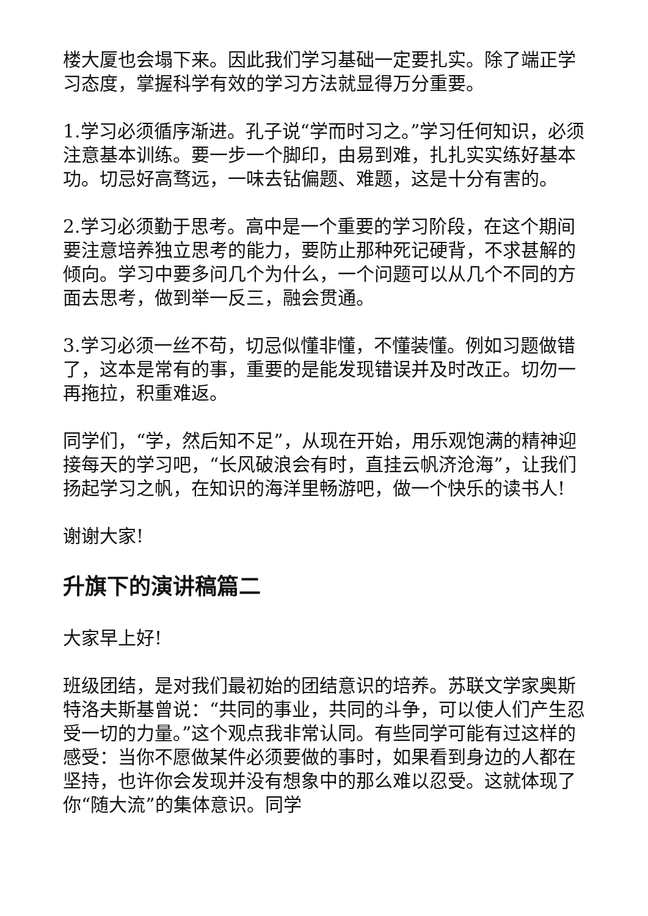楼大厦也会塌下来。因此我们学习基础一定要扎实。除了端正学习态度，掌握科学有效的学习方法就显得万分重要。
1.学习必须循序渐进。孔子说“学而时习之。”学习任何知识，必须注意基本训练。要一步一个脚印，由易到难，扎扎实实练好基本功。切忌好高骛远，一味去钻偏题、难题，这是十分有害的。
2.学习必须勤于思考。高中是一个重要的学习阶段，在这个期间要注意培养独立思考的能力，要防止那种死记硬背，不求甚解的倾向。学习中要多问几个为什么，一个问题可以从几个不同的方面去思考，做到举一反三，融会贯通。
3.学习必须一丝不苟，切忌似懂非懂，不懂装懂。例如习题做错了，这本是常有的事，重要的是能发现错误并及时改正。切勿一再拖拉，积重难返。
同学们，“学，然后知不足”，从现在开始，用乐观饱满的精神迎接每天的学习吧，“长风破浪会有时，直挂云帆济沧海”，让我们扬起学习之帆，在知识的海洋里畅游吧，做一个快乐的读书人!
谢谢大家!
升旗下的演讲稿篇二
大家早上好!
班级团结，是对我们最初始的团结意识的培养。苏联文学家奥斯特洛夫斯基曾说：“共同的事业，共同的斗争，可以使人们产生忍受一切的力量。”这个观点我非常认同。有些同学可能有过这样的感受：当你不愿做某件必须要做的事时，如果看到身边的人都在坚持，也许你会发现并没有想象中的那么难以忍受。这就体现了你“随大流”的集体意识。同学